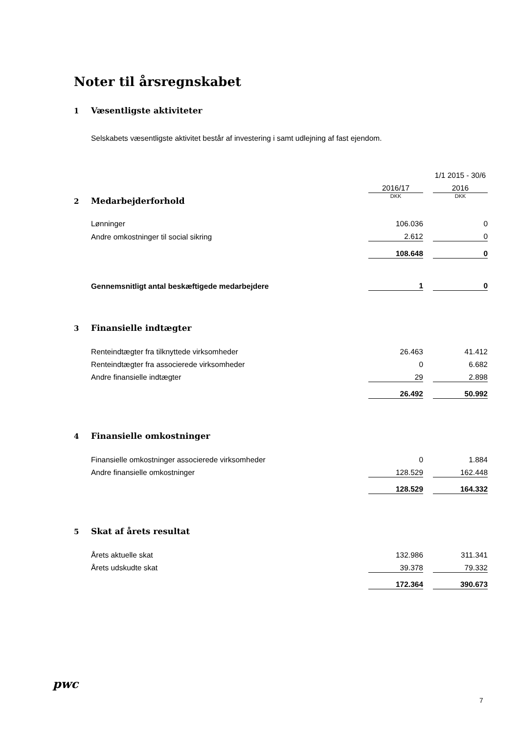Noter til årsregnskabet
| 1 | Væsentligste aktiviteter | | | |
| | Selskabets væsentligste aktivitet består af investering i samt udlejning af fast ejendom. | | | |
| | | | | 1/1 2015 - 30/6 |
| | | 2016/17 | | 2016 |
| 2 | Medarbejderforhold | DKK | | DKK |
| | Lønninger | 106.036 | | 0 |
| | Andre omkostninger til social sikring | 2.612 | | 0 |
| | | 108.648 | | 0 |
| | Gennemsnitligt antal beskæftigede medarbejdere | 1 | | 0 |
| 3 | Finansielle indtægter | | | |
| | Renteindtægter fra tilknyttede virksomheder | 26.463 | | 41.412 |
| | Renteindtægter fra associerede virksomheder | 0 | | 6.682 |
| | Andre finansielle indtægter | 29 | | 2.898 |
| | | 26.492 | | 50.992 |
| 4 | Finansielle omkostninger | | | |
| | Finansielle omkostninger associerede virksomheder | 0 | | 1.884 |
| | Andre finansielle omkostninger | 128.529 | | 162.448 |
| | | 128.529 | | 164.332 |
| 5 | Skat af årets resultat | | | |
| | Årets aktuelle skat | 132.986 | | 311.341 |
| | Årets udskudte skat | 39.378 | | 79.332 |
| | | 172.364 | | 390.673 |
pwc
7